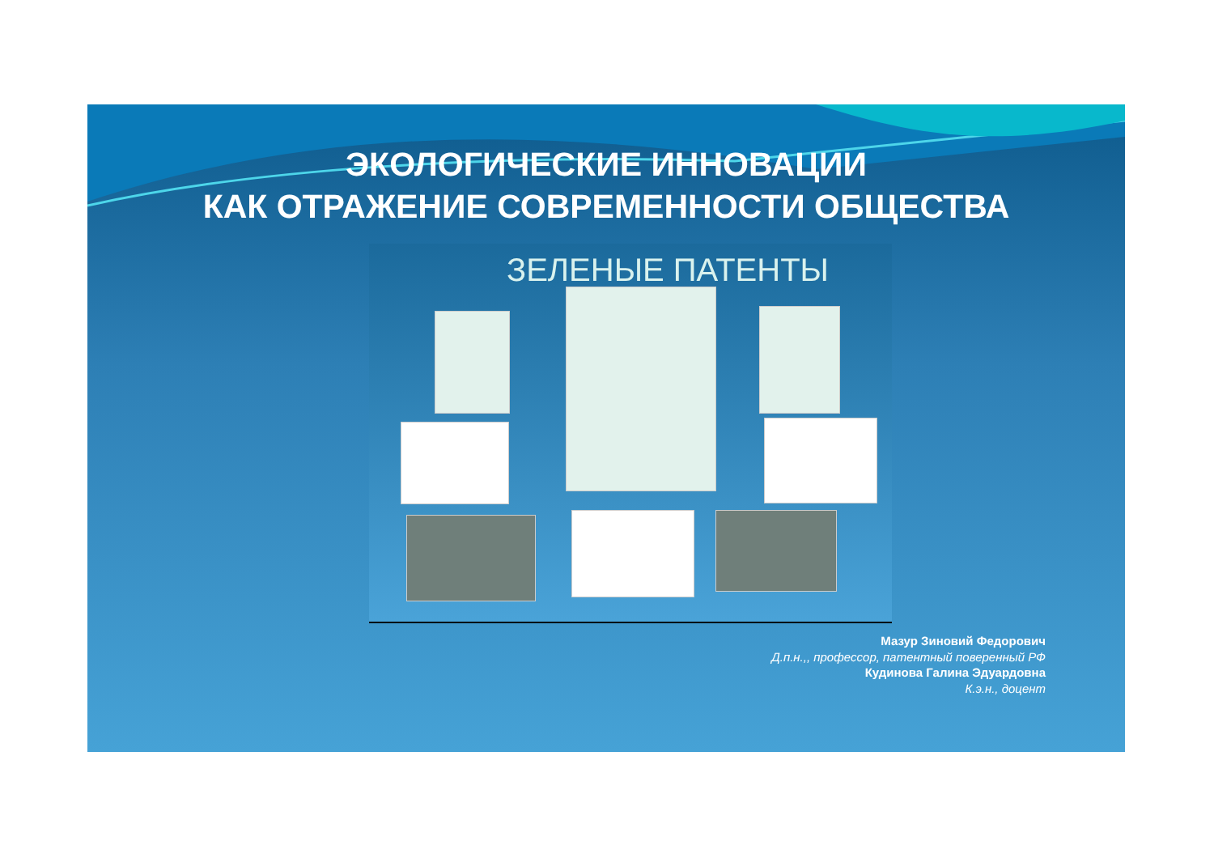ЭКОЛОГИЧЕСКИЕ ИННОВАЦИИ
КАК ОТРАЖЕНИЕ СОВРЕМЕННОСТИ ОБЩЕСТВА
ЗЕЛЕНЫЕ ПАТЕНТЫ
Мазур Зиновий Федорович
Д.п.н.,, профессор, патентный поверенный РФ
Кудинова Галина Эдуардовна
К.э.н., доцент